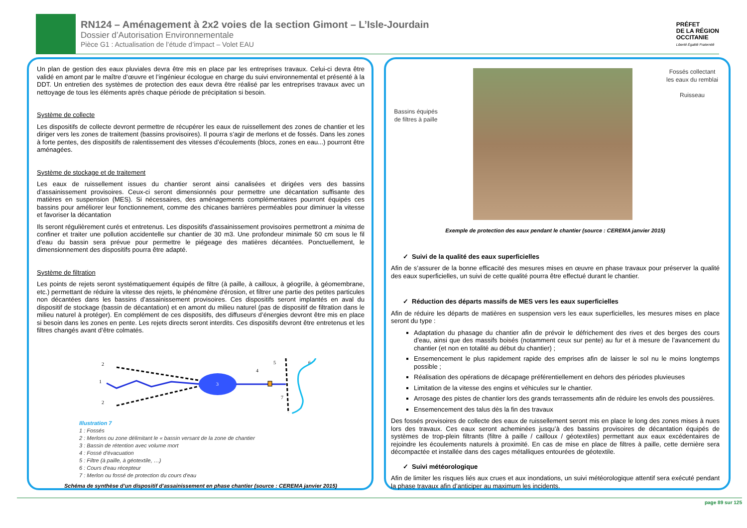RN124 – Aménagement à 2x2 voies de la section Gimont – L’Isle-Jourdain
Dossier d’Autorisation Environnementale
Pièce G1 : Actualisation de l’étude d’impact – Volet EAU
PRÉFET
DE LA RÉGION
OCCITANIE
Liberté Égalité Fraternité
Un plan de gestion des eaux pluviales devra être mis en place par les entreprises travaux. Celui-ci devra être validé en amont par le maître d’œuvre et l’ingénieur écologue en charge du suivi environnemental et présenté à la DDT. Un entretien des systèmes de protection des eaux devra être réalisé par les entreprises travaux avec un nettoyage de tous les éléments après chaque période de précipitation si besoin.
Système de collecte
Les dispositifs de collecte devront permettre de récupérer les eaux de ruissellement des zones de chantier et les diriger vers les zones de traitement (bassins provisoires). Il pourra s’agir de merlons et de fossés. Dans les zones à forte pentes, des dispositifs de ralentissement des vitesses d’écoulements (blocs, zones en eau...) pourront être aménagées.
Système de stockage et de traitement
Les eaux de ruissellement issues du chantier seront ainsi canalisées et dirigées vers des bassins d’assainissement provisoires. Ceux-ci seront dimensionnés pour permettre une décantation suffisante des matières en suspension (MES). Si nécessaires, des aménagements complémentaires pourront équipés ces bassins pour améliorer leur fonctionnement, comme des chicanes barrières perméables pour diminuer la vitesse et favoriser la décantation
Ils seront régulièrement curés et entretenus. Les dispositifs d'assainissement provisoires permettront a minima de confiner et traiter une pollution accidentelle sur chantier de 30 m3. Une profondeur minimale 50 cm sous le fil d’eau du bassin sera prévue pour permettre le piégeage des matières décantées. Ponctuellement, le dimensionnement des dispositifs pourra être adapté.
Système de filtration
Les points de rejets seront systématiquement équipés de filtre (à paille, à cailloux, à géogrille, à géomembrane, etc.) permettant de réduire la vitesse des rejets, le phénomène d'érosion, et filtrer une partie des petites particules non décantées dans les bassins d’assainissement provisoires. Ces dispositifs seront implantés en aval du dispositif de stockage (bassin de décantation) et en amont du milieu naturel (pas de dispositif de filtration dans le milieu naturel à protéger). En complément de ces dispositifs, des diffuseurs d’énergies devront être mis en place si besoin dans les zones en pente. Les rejets directs seront interdits. Ces dispositifs devront être entretenus et les filtres changés avant d’être colmatés.
2
1
2
3
4
5
7
6
Illustration 7
1 : Fossés
2 : Merlons ou zone délimitant le « bassin versant de la zone de chantier
3 : Bassin de rétention avec volume mort
4 : Fossé d'évacuation
5 : Filtre (à paille, à géotextile, …)
6 : Cours d'eau récepteur
7 : Merlon ou fossé de protection du cours d'eau
Schéma de synthèse d’un dispositif d’assainissement en phase chantier (source : CEREMA janvier 2015)
Bassins équipés de filtres à paille
Fossés collectant les eaux du remblai
Ruisseau
Exemple de protection des eaux pendant le chantier (source : CEREMA janvier 2015)
✓ Suivi de la qualité des eaux superficielles
Afin de s’assurer de la bonne efficacité des mesures mises en œuvre en phase travaux pour préserver la qualité des eaux superficielles, un suivi de cette qualité pourra être effectué durant le chantier.
✓ Réduction des départs massifs de MES vers les eaux superficielles
Afin de réduire les départs de matières en suspension vers les eaux superficielles, les mesures mises en place seront du type :
Adaptation du phasage du chantier afin de prévoir le défrichement des rives et des berges des cours d’eau, ainsi que des massifs boisés (notamment ceux sur pente) au fur et à mesure de l’avancement du chantier (et non en totalité au début du chantier) ;
Ensemencement le plus rapidement rapide des emprises afin de laisser le sol nu le moins longtemps possible ;
Réalisation des opérations de décapage préférentiellement en dehors des périodes pluvieuses
Limitation de la vitesse des engins et véhicules sur le chantier.
Arrosage des pistes de chantier lors des grands terrassements afin de réduire les envols des poussières.
Ensemencement des talus dès la fin des travaux
Des fossés provisoires de collecte des eaux de ruissellement seront mis en place le long des zones mises à nues lors des travaux. Ces eaux seront acheminées jusqu’à des bassins provisoires de décantation équipés de systèmes de trop-plein filtrants (filtre à paille / cailloux / géotextiles) permettant aux eaux excédentaires de rejoindre les écoulements naturels à proximité. En cas de mise en place de filtres à paille, cette dernière sera décompactée et installée dans des cages métalliques entourées de géotextile.
✓ Suivi météorologique
Afin de limiter les risques liés aux crues et aux inondations, un suivi météorologique attentif sera exécuté pendant la phase travaux afin d’anticiper au maximum les incidents.
page 89 sur 125